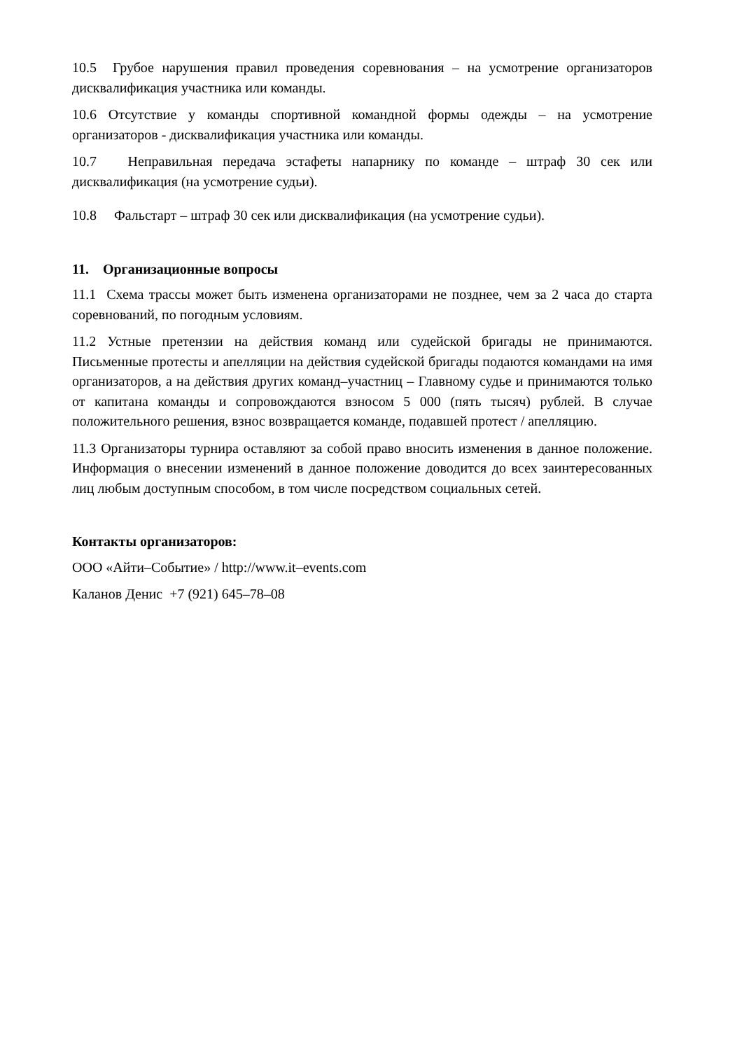10.5 Грубое нарушения правил проведения соревнования – на усмотрение организаторов дисквалификация участника или команды.
10.6 Отсутствие у команды спортивной командной формы одежды – на усмотрение организаторов - дисквалификация участника или команды.
10.7 Неправильная передача эстафеты напарнику по команде – штраф 30 сек или дисквалификация (на усмотрение судьи).
10.8 Фальстарт – штраф 30 сек или дисквалификация (на усмотрение судьи).
11. Организационные вопросы
11.1 Схема трассы может быть изменена организаторами не позднее, чем за 2 часа до старта соревнований, по погодным условиям.
11.2 Устные претензии на действия команд или судейской бригады не принимаются. Письменные протесты и апелляции на действия судейской бригады подаются командами на имя организаторов, а на действия других команд–участниц – Главному судье и принимаются только от капитана команды и сопровождаются взносом 5 000 (пять тысяч) рублей. В случае положительного решения, взнос возвращается команде, подавшей протест / апелляцию.
11.3 Организаторы турнира оставляют за собой право вносить изменения в данное положение. Информация о внесении изменений в данное положение доводится до всех заинтересованных лиц любым доступным способом, в том числе посредством социальных сетей.
Контакты организаторов:
ООО «Айти–Событие» / http://www.it–events.com
Каланов Денис +7 (921) 645–78–08